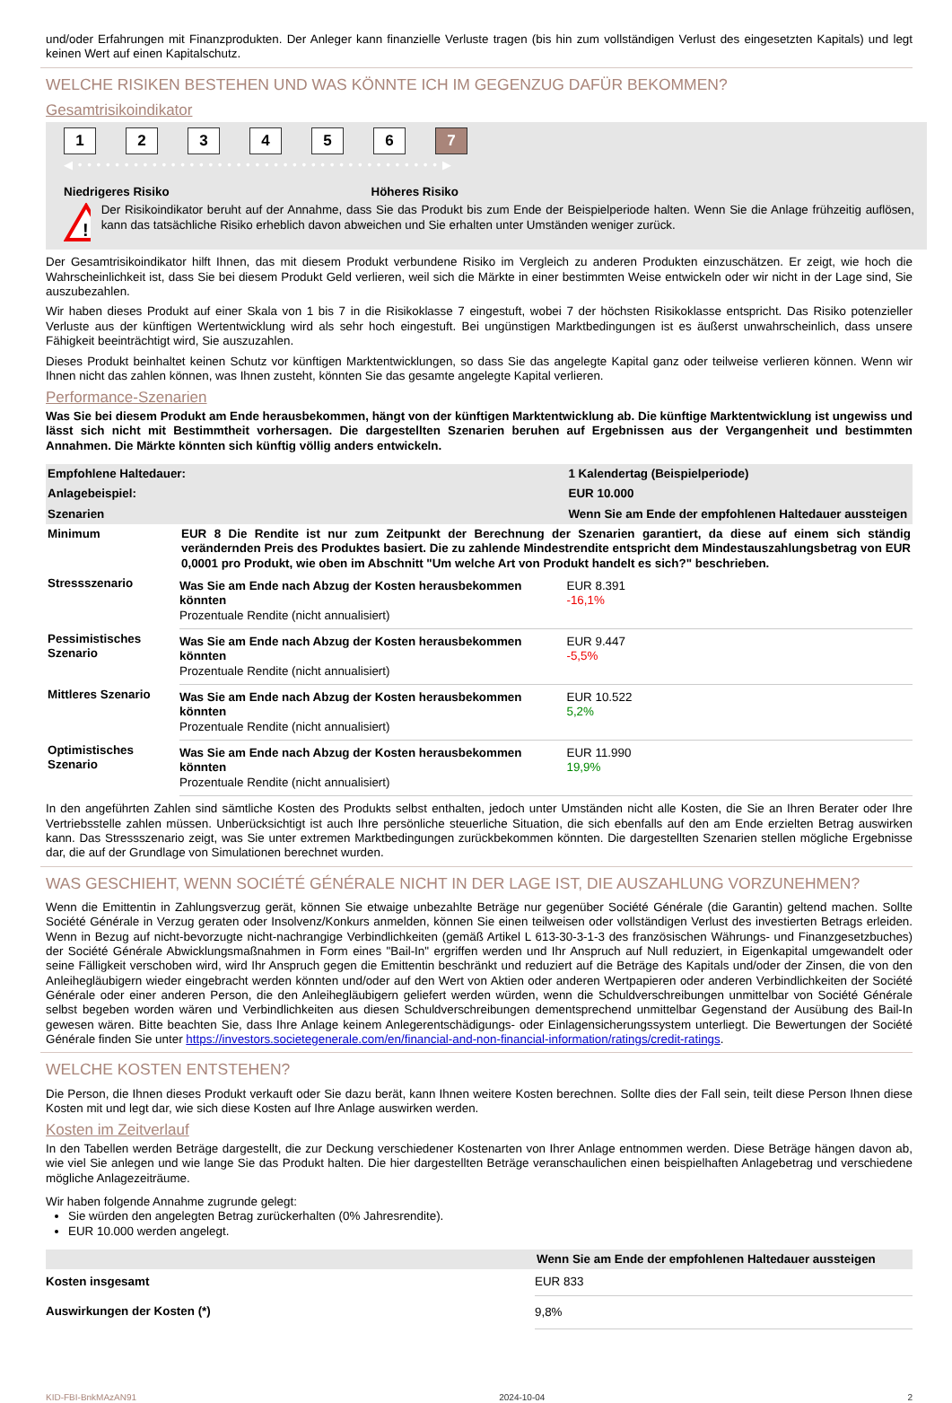und/oder Erfahrungen mit Finanzprodukten. Der Anleger kann finanzielle Verluste tragen (bis hin zum vollständigen Verlust des eingesetzten Kapitals) und legt keinen Wert auf einen Kapitalschutz.
WELCHE RISIKEN BESTEHEN UND WAS KÖNNTE ICH IM GEGENZUG DAFÜR BEKOMMEN?
Gesamtrisikoindikator
123456 7
◀ • • • • • • • • • • • • • • • • • • • • • • • • • • • • • • • • • • • • • • • ▶
Niedrigeres Risiko Höheres Risiko
!
Der Risikoindikator beruht auf der Annahme, dass Sie das Produkt bis zum Ende der Beispielperiode halten. Wenn Sie die Anlage frühzeitig auflösen, kann das tatsächliche Risiko erheblich davon abweichen und Sie erhalten unter Umständen weniger zurück.
Der Gesamtrisikoindikator hilft Ihnen, das mit diesem Produkt verbundene Risiko im Vergleich zu anderen Produkten einzuschätzen. Er zeigt, wie hoch die Wahrscheinlichkeit ist, dass Sie bei diesem Produkt Geld verlieren, weil sich die Märkte in einer bestimmten Weise entwickeln oder wir nicht in der Lage sind, Sie auszubezahlen.
Wir haben dieses Produkt auf einer Skala von 1 bis 7 in die Risikoklasse 7 eingestuft, wobei 7 der höchsten Risikoklasse entspricht. Das Risiko potenzieller Verluste aus der künftigen Wertentwicklung wird als sehr hoch eingestuft. Bei ungünstigen Marktbedingungen ist es äußerst unwahrscheinlich, dass unsere Fähigkeit beeinträchtigt wird, Sie auszuzahlen.
Dieses Produkt beinhaltet keinen Schutz vor künftigen Marktentwicklungen, so dass Sie das angelegte Kapital ganz oder teilweise verlieren können. Wenn wir Ihnen nicht das zahlen können, was Ihnen zusteht, könnten Sie das gesamte angelegte Kapital verlieren.
Performance-Szenarien
Was Sie bei diesem Produkt am Ende herausbekommen, hängt von der künftigen Marktentwicklung ab. Die künftige Marktentwicklung ist ungewiss und lässt sich nicht mit Bestimmtheit vorhersagen. Die dargestellten Szenarien beruhen auf Ergebnissen aus der Vergangenheit und bestimmten Annahmen. Die Märkte könnten sich künftig völlig anders entwickeln.
| Empfohlene Haltedauer: | | 1 Kalendertag (Beispielperiode) |
| --- | --- | --- |
| Anlagebeispiel: | | EUR 10.000 |
| Szenarien | | Wenn Sie am Ende der empfohlenen Haltedauer aussteigen |
| Minimum | EUR 8 Die Rendite ist nur zum Zeitpunkt der Berechnung der Szenarien garantiert, da diese auf einem sich ständig verändernden Preis des Produktes basiert. Die zu zahlende Mindestrendite entspricht dem Mindestauszahlungsbetrag von EUR 0,0001 pro Produkt, wie oben im Abschnitt "Um welche Art von Produkt handelt es sich?" beschrieben. | |
| Stressszenario | Was Sie am Ende nach Abzug der Kosten herausbekommen könnten Prozentuale Rendite (nicht annualisiert) | EUR 8.391 -16,1% |
| Pessimistisches Szenario | Was Sie am Ende nach Abzug der Kosten herausbekommen könnten Prozentuale Rendite (nicht annualisiert) | EUR 9.447 -5,5% |
| Mittleres Szenario | Was Sie am Ende nach Abzug der Kosten herausbekommen könnten Prozentuale Rendite (nicht annualisiert) | EUR 10.522 5,2% |
| Optimistisches Szenario | Was Sie am Ende nach Abzug der Kosten herausbekommen könnten Prozentuale Rendite (nicht annualisiert) | EUR 11.990 19,9% |
In den angeführten Zahlen sind sämtliche Kosten des Produkts selbst enthalten, jedoch unter Umständen nicht alle Kosten, die Sie an Ihren Berater oder Ihre Vertriebsstelle zahlen müssen. Unberücksichtigt ist auch Ihre persönliche steuerliche Situation, die sich ebenfalls auf den am Ende erzielten Betrag auswirken kann. Das Stressszenario zeigt, was Sie unter extremen Marktbedingungen zurückbekommen könnten. Die dargestellten Szenarien stellen mögliche Ergebnisse dar, die auf der Grundlage von Simulationen berechnet wurden.
WAS GESCHIEHT, WENN SOCIÉTÉ GÉNÉRALE NICHT IN DER LAGE IST, DIE AUSZAHLUNG VORZUNEHMEN?
Wenn die Emittentin in Zahlungsverzug gerät, können Sie etwaige unbezahlte Beträge nur gegenüber Société Générale (die Garantin) geltend machen. Sollte Société Générale in Verzug geraten oder Insolvenz/Konkurs anmelden, können Sie einen teilweisen oder vollständigen Verlust des investierten Betrags erleiden. Wenn in Bezug auf nicht-bevorzugte nicht-nachrangige Verbindlichkeiten (gemäß Artikel L 613-30-3-1-3 des französischen Währungs- und Finanzgesetzbuches) der Société Générale Abwicklungsmaßnahmen in Form eines "Bail-In" ergriffen werden und Ihr Anspruch auf Null reduziert, in Eigenkapital umgewandelt oder seine Fälligkeit verschoben wird, wird Ihr Anspruch gegen die Emittentin beschränkt und reduziert auf die Beträge des Kapitals und/oder der Zinsen, die von den Anleihegläubigern wieder eingebracht werden könnten und/oder auf den Wert von Aktien oder anderen Wertpapieren oder anderen Verbindlichkeiten der Société Générale oder einer anderen Person, die den Anleihegläubigern geliefert werden würden, wenn die Schuldverschreibungen unmittelbar von Société Générale selbst begeben worden wären und Verbindlichkeiten aus diesen Schuldverschreibungen dementsprechend unmittelbar Gegenstand der Ausübung des Bail-In gewesen wären. Bitte beachten Sie, dass Ihre Anlage keinem Anlegerentschädigungs- oder Einlagensicherungssystem unterliegt. Die Bewertungen der Société Générale finden Sie unter https://investors.societegenerale.com/en/financial-and-non-financial-information/ratings/credit-ratings.
WELCHE KOSTEN ENTSTEHEN?
Die Person, die Ihnen dieses Produkt verkauft oder Sie dazu berät, kann Ihnen weitere Kosten berechnen. Sollte dies der Fall sein, teilt diese Person Ihnen diese Kosten mit und legt dar, wie sich diese Kosten auf Ihre Anlage auswirken werden.
Kosten im Zeitverlauf
In den Tabellen werden Beträge dargestellt, die zur Deckung verschiedener Kostenarten von Ihrer Anlage entnommen werden. Diese Beträge hängen davon ab, wie viel Sie anlegen und wie lange Sie das Produkt halten. Die hier dargestellten Beträge veranschaulichen einen beispielhaften Anlagebetrag und verschiedene mögliche Anlagezeiträume.
Wir haben folgende Annahme zugrunde gelegt:
Sie würden den angelegten Betrag zurückerhalten (0% Jahresrendite).
EUR 10.000 werden angelegt.
| | Wenn Sie am Ende der empfohlenen Haltedauer aussteigen |
| --- | --- |
| Kosten insgesamt | EUR 833 |
| Auswirkungen der Kosten (*) | 9,8% |
KID-FBI-BnkMAzAN91 2024-10-04 2